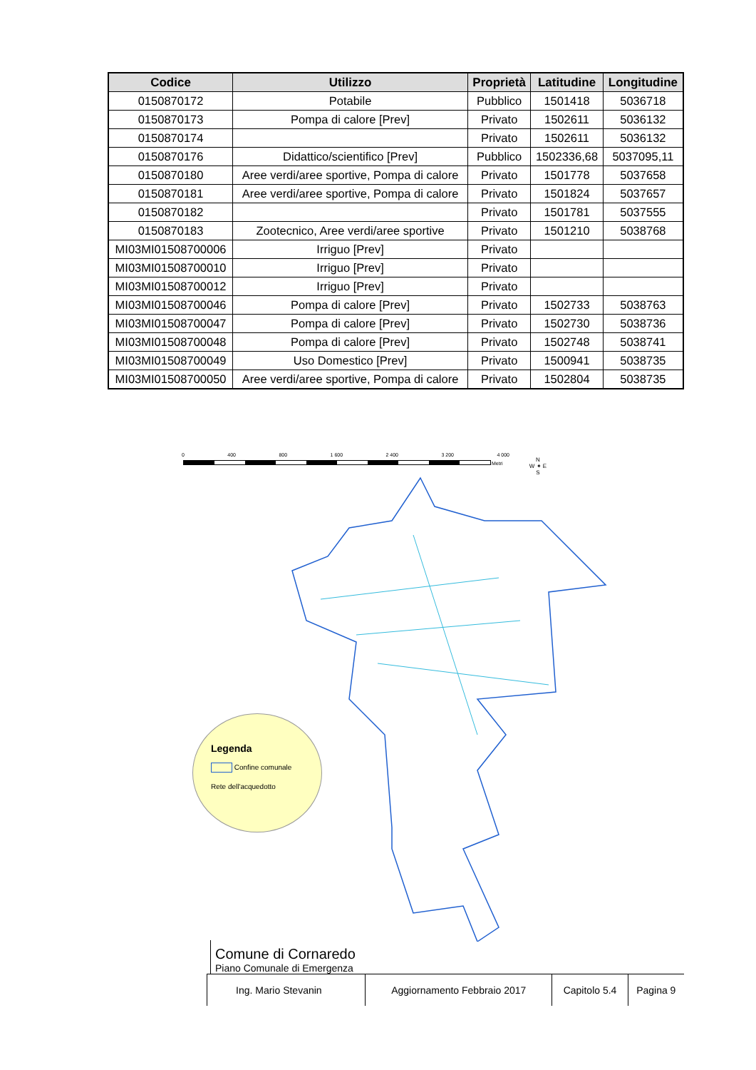| Codice | Utilizzo | Proprietà | Latitudine | Longitudine |
| --- | --- | --- | --- | --- |
| 0150870172 | Potabile | Pubblico | 1501418 | 5036718 |
| 0150870173 | Pompa di calore [Prev] | Privato | 1502611 | 5036132 |
| 0150870174 | | Privato | 1502611 | 5036132 |
| 0150870176 | Didattico/scientifico [Prev] | Pubblico | 1502336,68 | 5037095,11 |
| 0150870180 | Aree verdi/aree sportive, Pompa di calore | Privato | 1501778 | 5037658 |
| 0150870181 | Aree verdi/aree sportive, Pompa di calore | Privato | 1501824 | 5037657 |
| 0150870182 | | Privato | 1501781 | 5037555 |
| 0150870183 | Zootecnico, Aree verdi/aree sportive | Privato | 1501210 | 5038768 |
| MI03MI01508700006 | Irriguo [Prev] | Privato | | |
| MI03MI01508700010 | Irriguo [Prev] | Privato | | |
| MI03MI01508700012 | Irriguo [Prev] | Privato | | |
| MI03MI01508700046 | Pompa di calore [Prev] | Privato | 1502733 | 5038763 |
| MI03MI01508700047 | Pompa di calore [Prev] | Privato | 1502730 | 5038736 |
| MI03MI01508700048 | Pompa di calore [Prev] | Privato | 1502748 | 5038741 |
| MI03MI01508700049 | Uso Domestico [Prev] | Privato | 1500941 | 5038735 |
| MI03MI01508700050 | Aree verdi/aree sportive, Pompa di calore | Privato | 1502804 | 5038735 |
0 400 800 1 600 2 400 3 200 4 000
Metri
N
W ✦ E
S
Legenda
Confine comunale
Rete dell'acquedotto
Comune di Cornaredo
Piano Comunale di Emergenza
| Ing. Mario Stevanin | Aggiornamento Febbraio 2017 | Capitolo 5.4 | Pagina 9 |